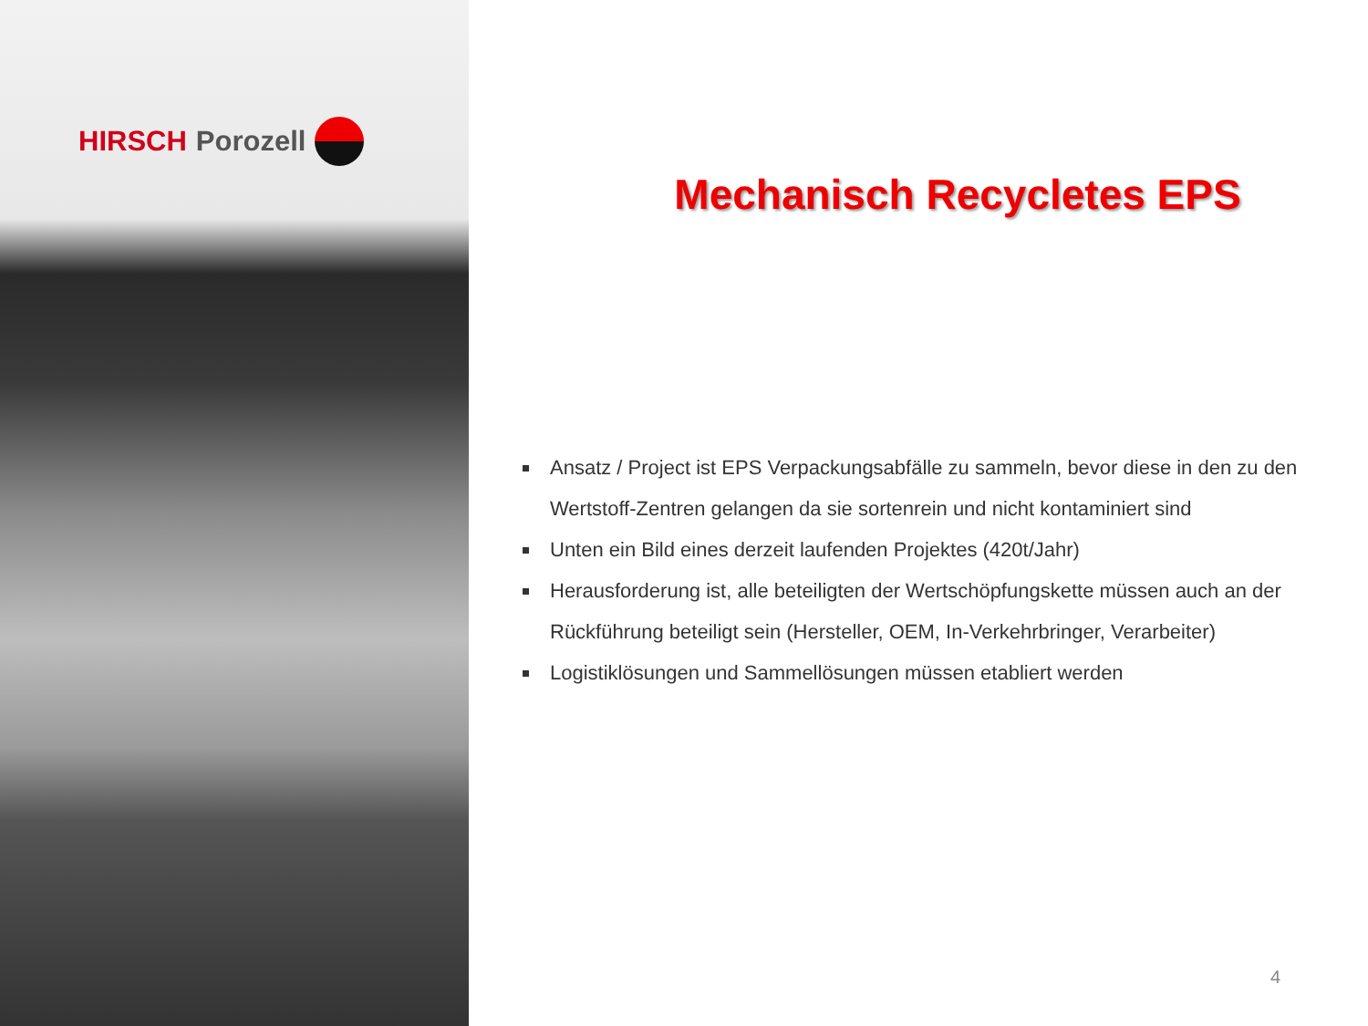HIRSCH Porozell
Mechanisch Recycletes EPS
Ansatz / Project ist EPS Verpackungsabfälle zu sammeln, bevor diese in den zu den Wertstoff-Zentren gelangen da sie sortenrein und nicht kontaminiert sind
Unten ein Bild eines derzeit laufenden Projektes (420t/Jahr)
Herausforderung ist, alle beteiligten der Wertschöpfungskette müssen auch an der Rückführung beteiligt sein (Hersteller, OEM, In-Verkehrbringer, Verarbeiter)
Logistiklösungen und Sammellösungen müssen etabliert werden
4